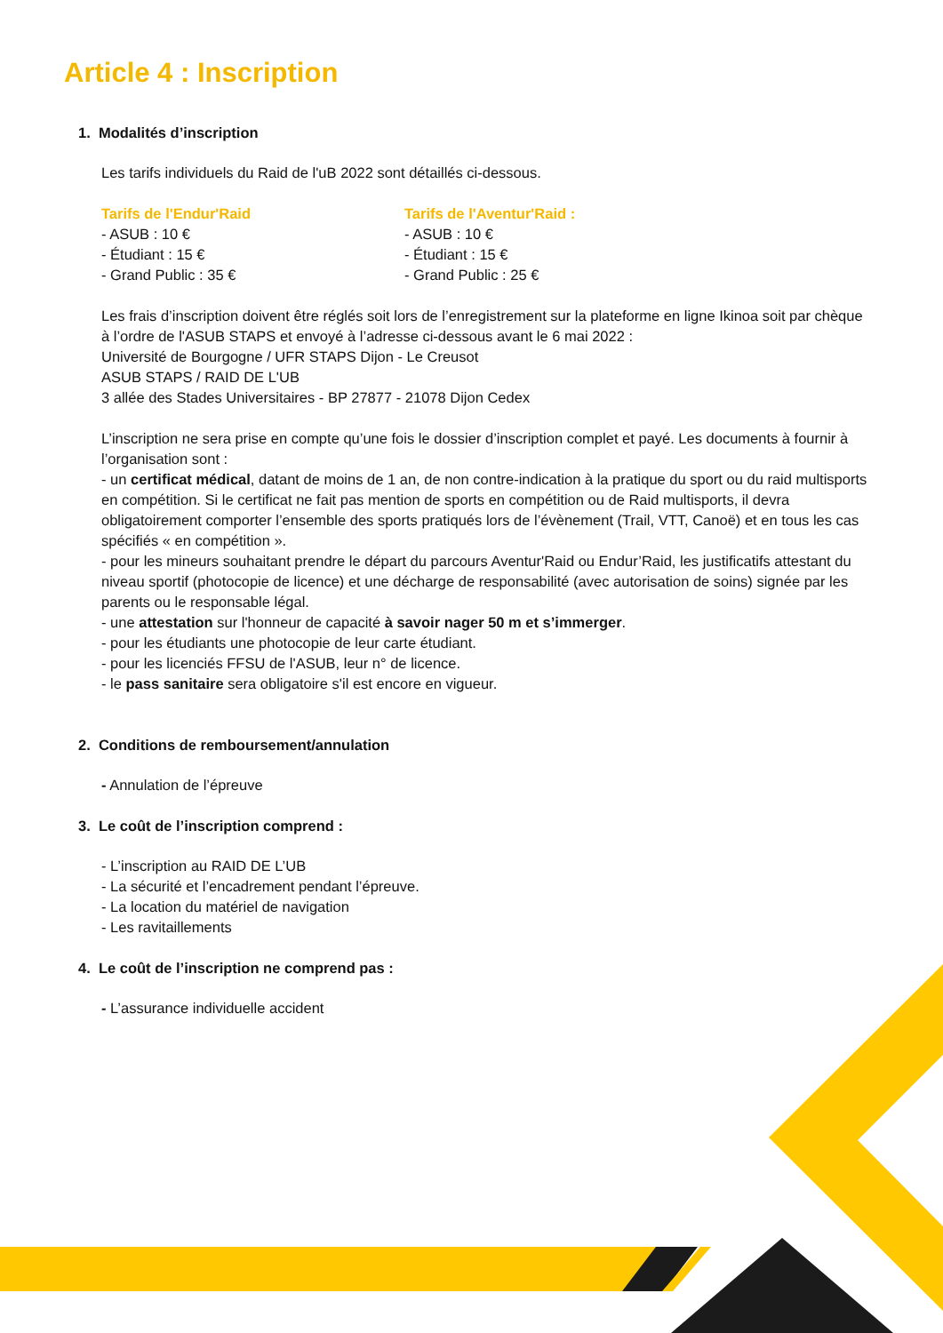Article 4 : Inscription
1. Modalités d’inscription
Les tarifs individuels du Raid de l'uB 2022 sont détaillés ci-dessous.
Tarifs de l'Endur'Raid
- ASUB : 10 €
- Étudiant : 15 €
- Grand Public : 35 €
Tarifs de l'Aventur'Raid :
- ASUB : 10 €
- Étudiant : 15 €
- Grand Public : 25 €
Les frais d’inscription doivent être réglés soit lors de l’enregistrement sur la plateforme en ligne Ikinoa soit par chèque à l’ordre de l'ASUB STAPS et envoyé à l’adresse ci-dessous avant le 6 mai 2022 :
Université de Bourgogne / UFR STAPS Dijon - Le Creusot
ASUB STAPS / RAID DE L'UB
3 allée des Stades Universitaires - BP 27877 - 21078 Dijon Cedex
L’inscription ne sera prise en compte qu’une fois le dossier d’inscription complet et payé. Les documents à fournir à l’organisation sont :
- un certificat médical, datant de moins de 1 an, de non contre-indication à la pratique du sport ou du raid multisports en compétition. Si le certificat ne fait pas mention de sports en compétition ou de Raid multisports, il devra obligatoirement comporter l’ensemble des sports pratiqués lors de l’évènement (Trail, VTT, Canoë) et en tous les cas spécifiés « en compétition ».
- pour les mineurs souhaitant prendre le départ du parcours Aventur'Raid ou Endur’Raid, les justificatifs attestant du niveau sportif (photocopie de licence) et une décharge de responsabilité (avec autorisation de soins) signée par les parents ou le responsable légal.
- une attestation sur l'honneur de capacité à savoir nager 50 m et s’immerger.
- pour les étudiants une photocopie de leur carte étudiant.
- pour les licenciés FFSU de l'ASUB, leur n° de licence.
- le pass sanitaire sera obligatoire s'il est encore en vigueur.
2. Conditions de remboursement/annulation
- Annulation de l’épreuve
3. Le coût de l’inscription comprend :
- L’inscription au RAID DE L’UB
- La sécurité et l’encadrement pendant l’épreuve.
- La location du matériel de navigation
- Les ravitaillements
4. Le coût de l’inscription ne comprend pas :
- L’assurance individuelle accident